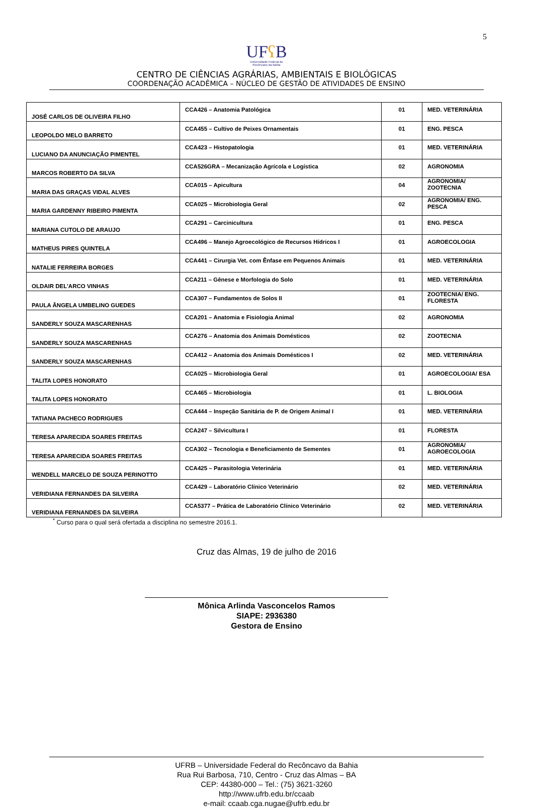5
UFʕ B
Universidade Federal do
Recôncavo da Bahia
CENTRO DE CIÊNCIAS AGRÁRIAS, AMBIENTAIS E BIOLÓGICAS
COORDENAÇÃO ACADÊMICA – NÚCLEO DE GESTÃO DE ATIVIDADES DE ENSINO
| JOSÉ CARLOS DE OLIVEIRA FILHO | CCA426 – Anatomia Patológica | 01 | MED. VETERINÁRIA |
| LEOPOLDO MELO BARRETO | CCA455 – Cultivo de Peixes Ornamentais | 01 | ENG. PESCA |
| LUCIANO DA ANUNCIAÇÃO PIMENTEL | CCA423 – Histopatologia | 01 | MED. VETERINÁRIA |
| MARCOS ROBERTO DA SILVA | CCA526GRA – Mecanização Agrícola e Logística | 02 | AGRONOMIA |
| MARIA DAS GRAÇAS VIDAL ALVES | CCA015 – Apicultura | 04 | AGRONOMIA/ ZOOTECNIA |
| MARIA GARDENNY RIBEIRO PIMENTA | CCA025 – Microbiologia Geral | 02 | AGRONOMIA/ ENG. PESCA |
| MARIANA CUTOLO DE ARAUJO | CCA291 – Carcinicultura | 01 | ENG. PESCA |
| MATHEUS PIRES QUINTELA | CCA496 – Manejo Agroecológico de Recursos Hídricos I | 01 | AGROECOLOGIA |
| NATALIE FERREIRA BORGES | CCA441 – Cirurgia Vet. com Ênfase em Pequenos Animais | 01 | MED. VETERINÁRIA |
| OLDAIR DEL’ARCO VINHAS | CCA211 – Gênese e Morfologia do Solo | 01 | MED. VETERINÁRIA |
| PAULA ÂNGELA UMBELINO GUEDES | CCA307 – Fundamentos de Solos II | 01 | ZOOTECNIA/ ENG. FLORESTA |
| SANDERLY SOUZA MASCARENHAS | CCA201 – Anatomia e Fisiologia Animal | 02 | AGRONOMIA |
| SANDERLY SOUZA MASCARENHAS | CCA276 – Anatomia dos Animais Domésticos | 02 | ZOOTECNIA |
| SANDERLY SOUZA MASCARENHAS | CCA412 – Anatomia dos Animais Domésticos I | 02 | MED. VETERINÁRIA |
| TALITA LOPES HONORATO | CCA025 – Microbiologia Geral | 01 | AGROECOLOGIA/ ESA |
| TALITA LOPES HONORATO | CCA465 – Microbiologia | 01 | L. BIOLOGIA |
| TATIANA PACHECO RODRIGUES | CCA444 – Inspeção Sanitária de P. de Origem Animal I | 01 | MED. VETERINÁRIA |
| TERESA APARECIDA SOARES FREITAS | CCA247 – Silvicultura I | 01 | FLORESTA |
| TERESA APARECIDA SOARES FREITAS | CCA302 – Tecnologia e Beneficiamento de Sementes | 01 | AGRONOMIA/ AGROECOLOGIA |
| WENDELL MARCELO DE SOUZA PERINOTTO | CCA425 – Parasitologia Veterinária | 01 | MED. VETERINÁRIA |
| VERIDIANA FERNANDES DA SILVEIRA | CCA429 – Laboratório Clínico Veterinário | 02 | MED. VETERINÁRIA |
| VERIDIANA FERNANDES DA SILVEIRA | CCA5377 – Prática de Laboratório Clínico Veterinário | 02 | MED. VETERINÁRIA |
<sup>*</sup> Curso para o qual será ofertada a disciplina no semestre 2016.1.
Cruz das Almas, 19 de julho de 2016
Mônica Arlinda Vasconcelos Ramos
SIAPE: 2936380
Gestora de Ensino
UFRB – Universidade Federal do Recôncavo da Bahia
Rua Rui Barbosa, 710, Centro - Cruz das Almas – BA
CEP: 44380-000 – Tel.: (75) 3621-3260
http://www.ufrb.edu.br/ccaab
e-mail: ccaab.cga.nugae@ufrb.edu.br